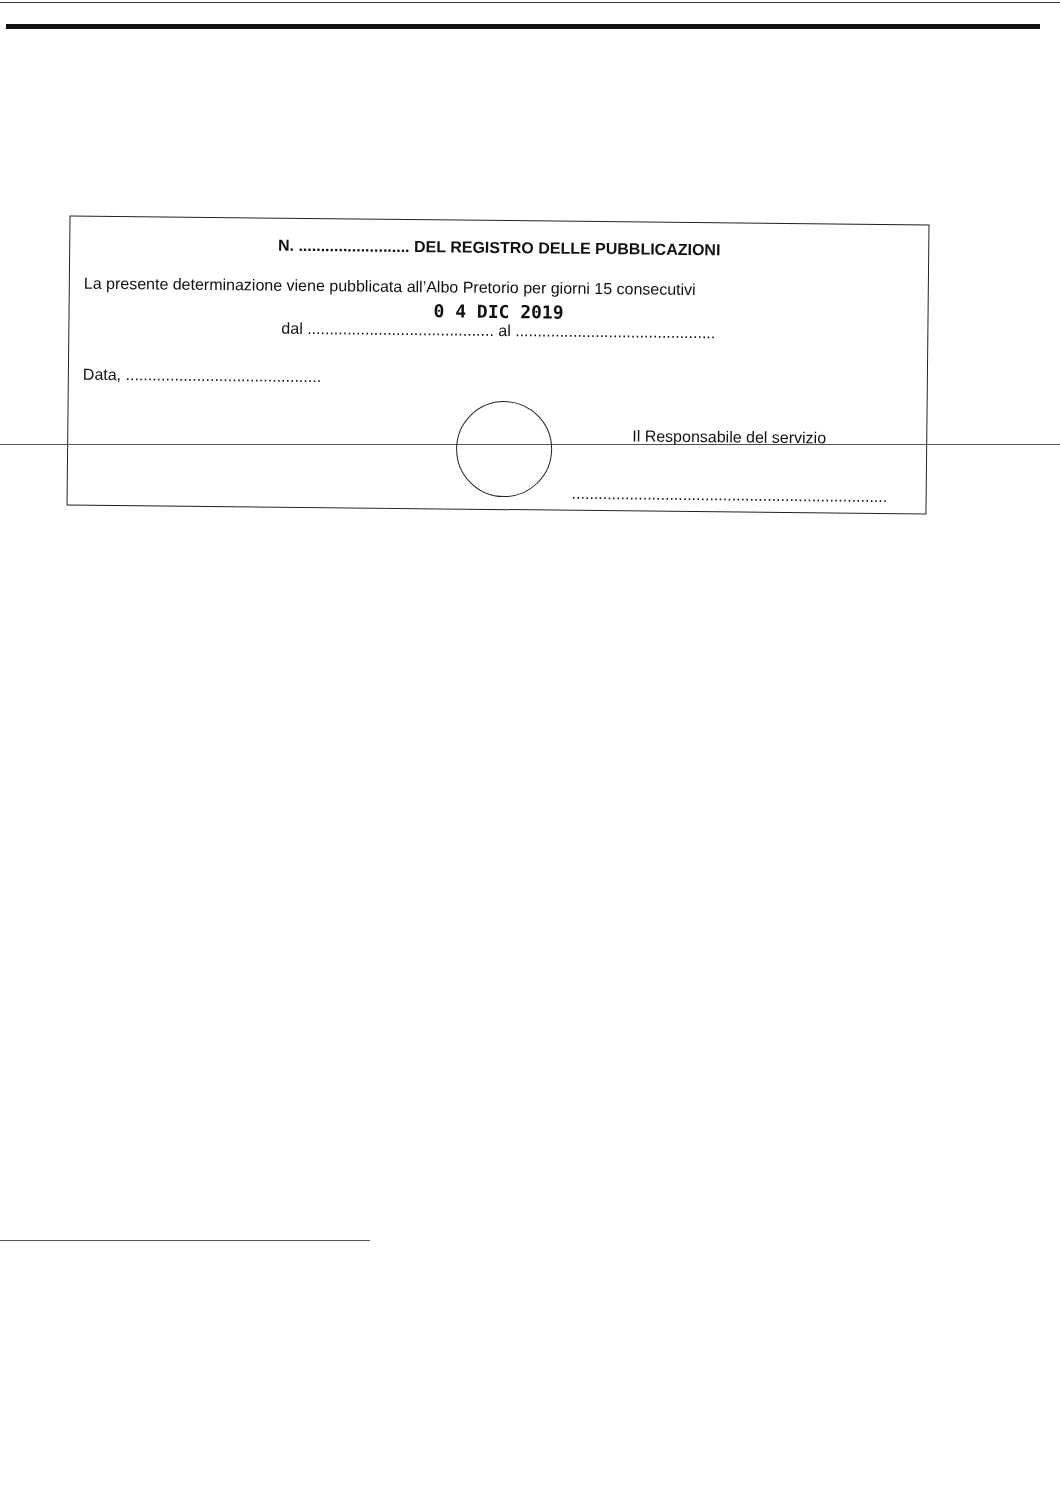N. ......................... DEL REGISTRO DELLE PUBBLICAZIONI
La presente determinazione viene pubblicata all’Albo Pretorio per giorni 15 consecutivi
0 4 DIC 2019
dal .......................................... al .............................................
Data, ............................................
Il Responsabile del servizio
.......................................................................